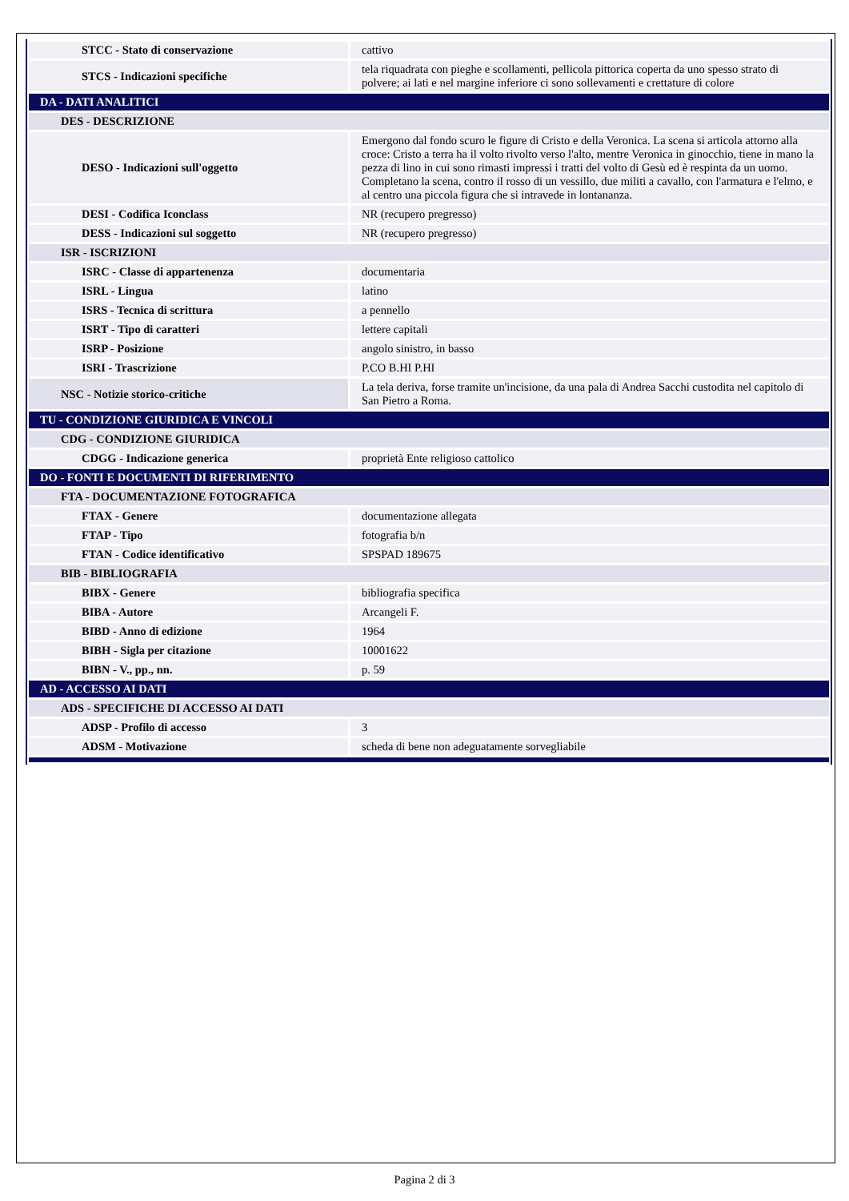| STCC - Stato di conservazione | cattivo |
| STCS - Indicazioni specifiche | tela riquadrata con pieghe e scollamenti, pellicola pittorica coperta da uno spesso strato di polvere; ai lati e nel margine inferiore ci sono sollevamenti e crettature di colore |
| DA - DATI ANALITICI | |
| DES - DESCRIZIONE | |
| DESO - Indicazioni sull'oggetto | Emergono dal fondo scuro le figure di Cristo e della Veronica. La scena si articola attorno alla croce: Cristo a terra ha il volto rivolto verso l'alto, mentre Veronica in ginocchio, tiene in mano la pezza di lino in cui sono rimasti impressi i tratti del volto di Gesù ed è respinta da un uomo. Completano la scena, contro il rosso di un vessillo, due militi a cavallo, con l'armatura e l'elmo, e al centro una piccola figura che si intravede in lontananza. |
| DESI - Codifica Iconclass | NR (recupero pregresso) |
| DESS - Indicazioni sul soggetto | NR (recupero pregresso) |
| ISR - ISCRIZIONI | |
| ISRC - Classe di appartenenza | documentaria |
| ISRL - Lingua | latino |
| ISRS - Tecnica di scrittura | a pennello |
| ISRT - Tipo di caratteri | lettere capitali |
| ISRP - Posizione | angolo sinistro, in basso |
| ISRI - Trascrizione | P.CO B.HI P.HI |
| NSC - Notizie storico-critiche | La tela deriva, forse tramite un'incisione, da una pala di Andrea Sacchi custodita nel capitolo di San Pietro a Roma. |
| TU - CONDIZIONE GIURIDICA E VINCOLI | |
| CDG - CONDIZIONE GIURIDICA | |
| CDGG - Indicazione generica | proprietà Ente religioso cattolico |
| DO - FONTI E DOCUMENTI DI RIFERIMENTO | |
| FTA - DOCUMENTAZIONE FOTOGRAFICA | |
| FTAX - Genere | documentazione allegata |
| FTAP - Tipo | fotografia b/n |
| FTAN - Codice identificativo | SPSPAD 189675 |
| BIB - BIBLIOGRAFIA | |
| BIBX - Genere | bibliografia specifica |
| BIBA - Autore | Arcangeli F. |
| BIBD - Anno di edizione | 1964 |
| BIBH - Sigla per citazione | 10001622 |
| BIBN - V., pp., nn. | p. 59 |
| AD - ACCESSO AI DATI | |
| ADS - SPECIFICHE DI ACCESSO AI DATI | |
| ADSP - Profilo di accesso | 3 |
| ADSM - Motivazione | scheda di bene non adeguatamente sorvegliabile |
Pagina 2 di 3